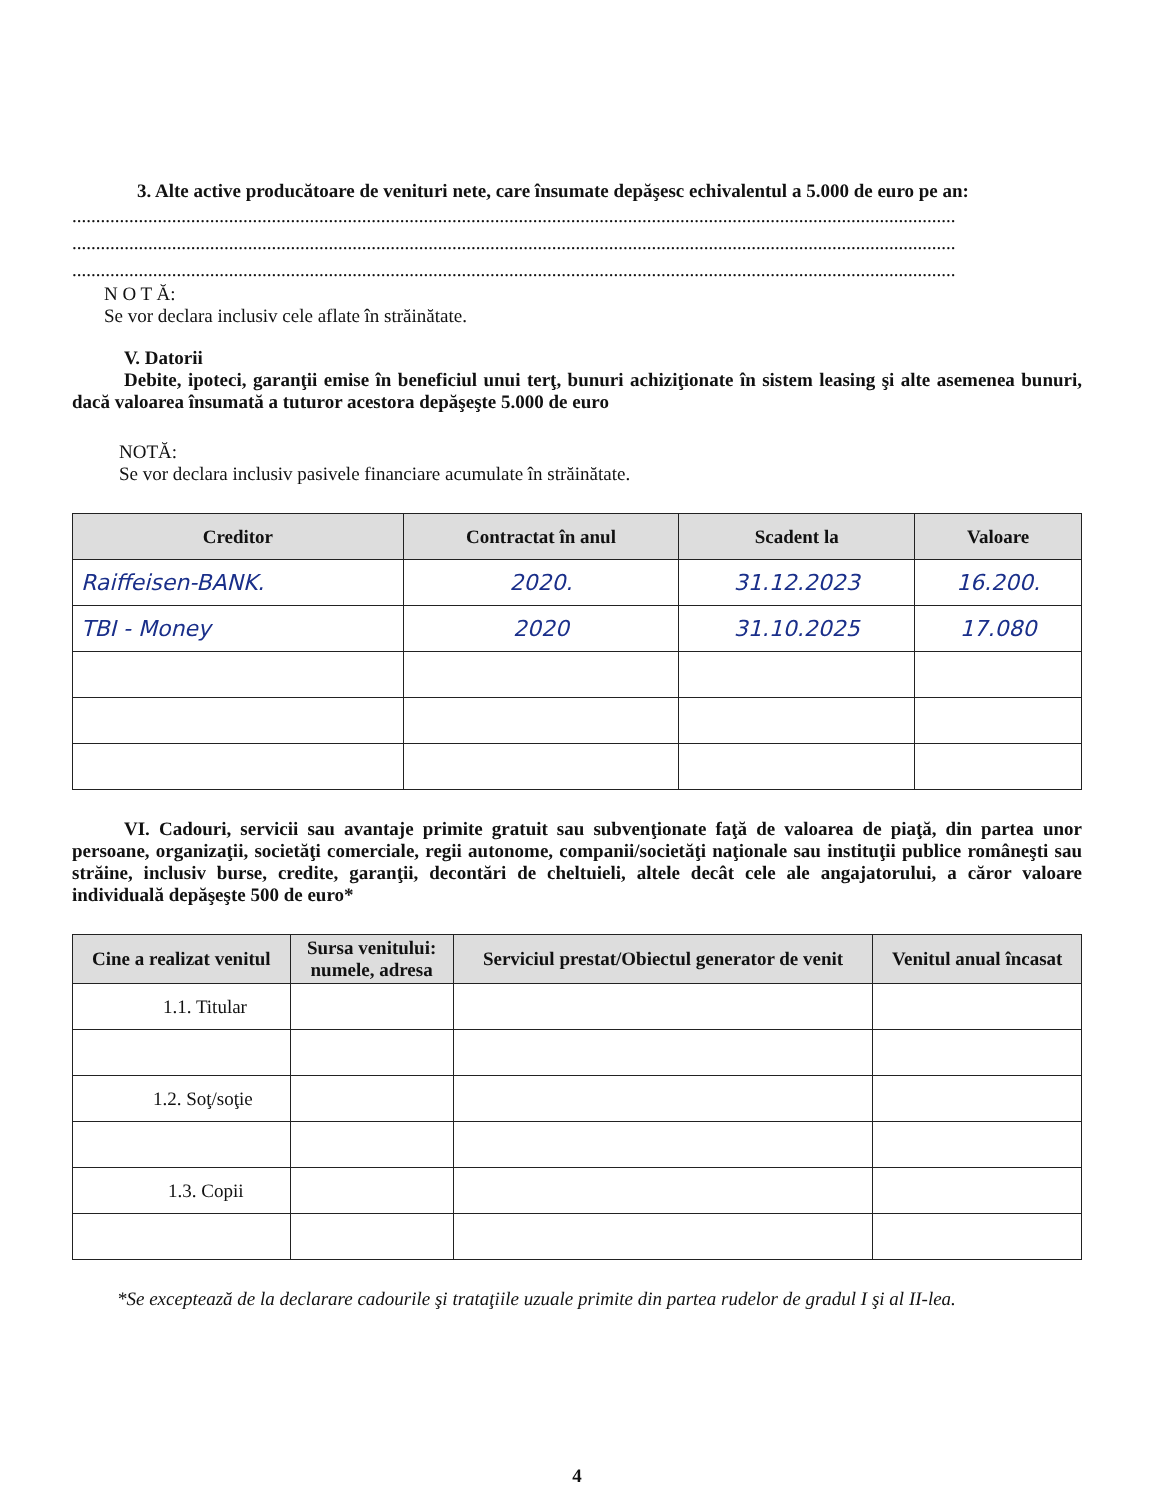3. Alte active producătoare de venituri nete, care însumate depăşesc echivalentul a 5.000 de euro pe an:
..........................................................................................................................................................................................
..........................................................................................................................................................................................
..........................................................................................................................................................................................
N O T Ă:
Se vor declara inclusiv cele aflate în străinătate.
V. Datorii
Debite, ipoteci, garanţii emise în beneficiul unui terţ, bunuri achiziţionate în sistem leasing şi alte asemenea bunuri, dacă valoarea însumată a tuturor acestora depăşeşte 5.000 de euro
NOTĂ:
Se vor declara inclusiv pasivele financiare acumulate în străinătate.
| Creditor | Contractat în anul | Scadent la | Valoare |
| --- | --- | --- | --- |
| Raiffeisen-BANK. | 2020. | 31.12.2023 | 16.200. |
| TBI - Money | 2020 | 31.10.2025 | 17.080 |
VI. Cadouri, servicii sau avantaje primite gratuit sau subvenţionate faţă de valoarea de piaţă, din partea unor persoane, organizaţii, societăţi comerciale, regii autonome, companii/societăţi naţionale sau instituţii publice româneşti sau străine, inclusiv burse, credite, garanţii, decontări de cheltuieli, altele decât cele ale angajatorului, a căror valoare individuală depăşeşte 500 de euro*
| Cine a realizat venitul | Sursa venitului: numele, adresa | Serviciul prestat/Obiectul generator de venit | Venitul anual încasat |
| --- | --- | --- | --- |
| 1.1. Titular | | | |
| 1.2. Soţ/soţie | | | |
| 1.3. Copii | | | |
*Se exceptează de la declarare cadourile şi trataţiile uzuale primite din partea rudelor de gradul I şi al II-lea.
4